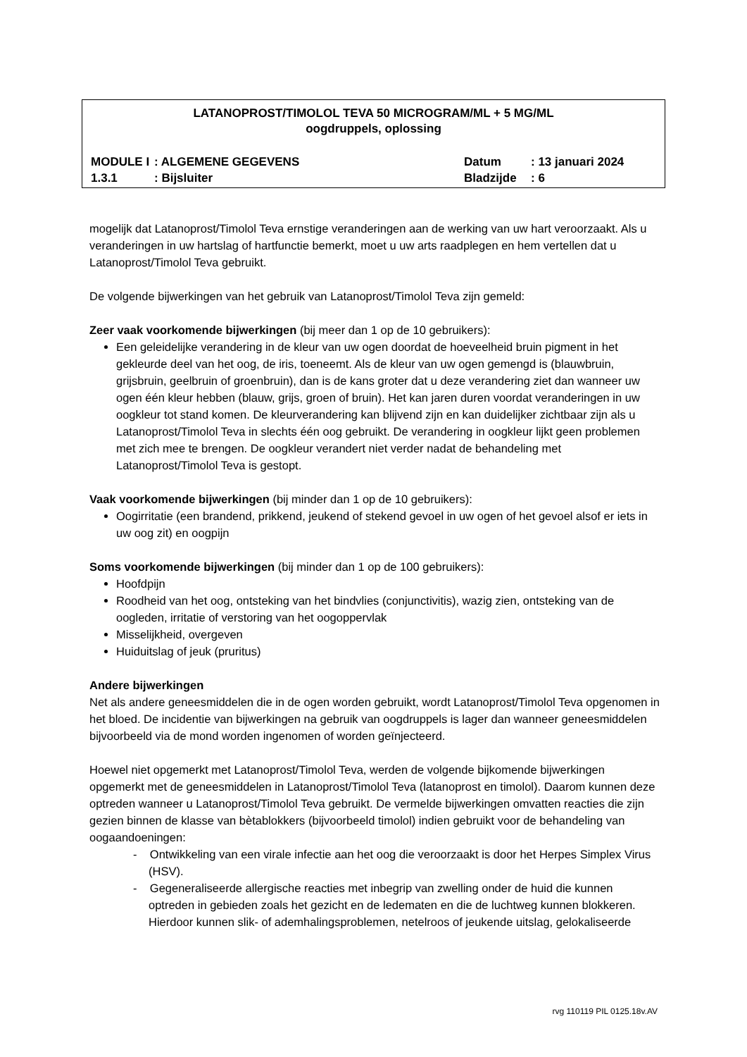LATANOPROST/TIMOLOL TEVA 50 MICROGRAM/ML + 5 MG/ML
oogdruppels, oplossing
| MODULE I | : ALGEMENE GEGEVENS | Datum | : 13 januari 2024 |
| 1.3.1 | : Bijsluiter | Bladzijde | : 6 |
mogelijk dat Latanoprost/Timolol Teva ernstige veranderingen aan de werking van uw hart veroorzaakt. Als u veranderingen in uw hartslag of hartfunctie bemerkt, moet u uw arts raadplegen en hem vertellen dat u Latanoprost/Timolol Teva gebruikt.
De volgende bijwerkingen van het gebruik van Latanoprost/Timolol Teva zijn gemeld:
Zeer vaak voorkomende bijwerkingen (bij meer dan 1 op de 10 gebruikers):
Een geleidelijke verandering in de kleur van uw ogen doordat de hoeveelheid bruin pigment in het gekleurde deel van het oog, de iris, toeneemt. Als de kleur van uw ogen gemengd is (blauwbruin, grijsbruin, geelbruin of groenbruin), dan is de kans groter dat u deze verandering ziet dan wanneer uw ogen één kleur hebben (blauw, grijs, groen of bruin). Het kan jaren duren voordat veranderingen in uw oogkleur tot stand komen. De kleurverandering kan blijvend zijn en kan duidelijker zichtbaar zijn als u Latanoprost/Timolol Teva in slechts één oog gebruikt. De verandering in oogkleur lijkt geen problemen met zich mee te brengen. De oogkleur verandert niet verder nadat de behandeling met Latanoprost/Timolol Teva is gestopt.
Vaak voorkomende bijwerkingen (bij minder dan 1 op de 10 gebruikers):
Oogirritatie (een brandend, prikkend, jeukend of stekend gevoel in uw ogen of het gevoel alsof er iets in uw oog zit) en oogpijn
Soms voorkomende bijwerkingen (bij minder dan 1 op de 100 gebruikers):
Hoofdpijn
Roodheid van het oog, ontsteking van het bindvlies (conjunctivitis), wazig zien, ontsteking van de oogleden, irritatie of verstoring van het oogoppervlak
Misselijkheid, overgeven
Huiduitslag of jeuk (pruritus)
Andere bijwerkingen
Net als andere geneesmiddelen die in de ogen worden gebruikt, wordt Latanoprost/Timolol Teva opgenomen in het bloed. De incidentie van bijwerkingen na gebruik van oogdruppels is lager dan wanneer geneesmiddelen bijvoorbeeld via de mond worden ingenomen of worden geïnjecteerd.
Hoewel niet opgemerkt met Latanoprost/Timolol Teva, werden de volgende bijkomende bijwerkingen opgemerkt met de geneesmiddelen in Latanoprost/Timolol Teva (latanoprost en timolol). Daarom kunnen deze optreden wanneer u Latanoprost/Timolol Teva gebruikt. De vermelde bijwerkingen omvatten reacties die zijn gezien binnen de klasse van bètablokkers (bijvoorbeeld timolol) indien gebruikt voor de behandeling van oogaandoeningen:
- Ontwikkeling van een virale infectie aan het oog die veroorzaakt is door het Herpes Simplex Virus (HSV).
- Gegeneraliseerde allergische reacties met inbegrip van zwelling onder de huid die kunnen optreden in gebieden zoals het gezicht en de ledematen en die de luchtweg kunnen blokkeren. Hierdoor kunnen slik- of ademhalingsproblemen, netelroos of jeukende uitslag, gelokaliseerde
rvg 110119 PIL 0125.18v.AV